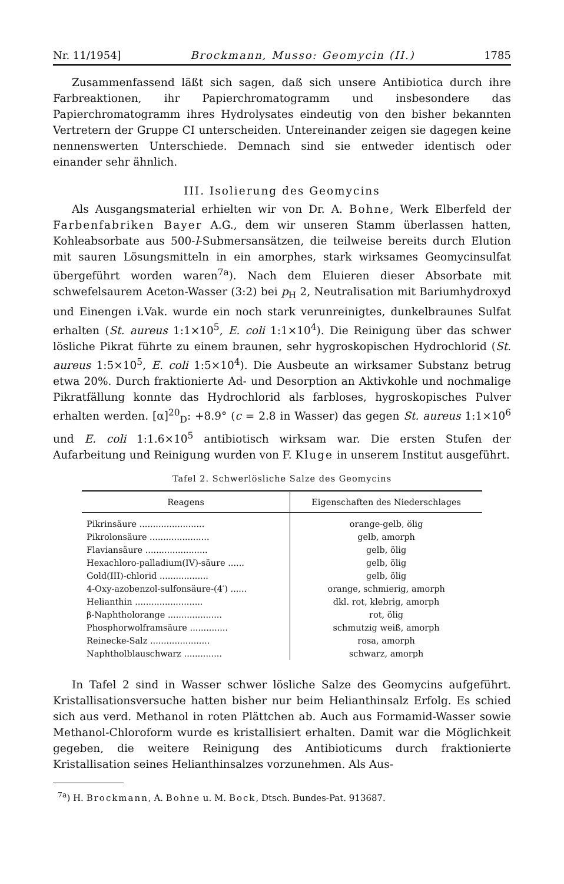Nr. 11/1954] Brockmann, Musso: Geomycin (II.) 1785
Zusammenfassend läßt sich sagen, daß sich unsere Antibiotica durch ihre Farbreaktionen, ihr Papierchromatogramm und insbesondere das Papierchromatogramm ihres Hydrolysates eindeutig von den bisher bekannten Vertretern der Gruppe CI unterscheiden. Untereinander zeigen sie dagegen keine nennenswerten Unterschiede. Demnach sind sie entweder identisch oder einander sehr ähnlich.
III. Isolierung des Geomycins
Als Ausgangsmaterial erhielten wir von Dr. A. Bohne, Werk Elberfeld der Farbenfabriken Bayer A.G., dem wir unseren Stamm überlassen hatten, Kohleabsorbate aus 500-l-Submersansätzen, die teilweise bereits durch Elution mit sauren Lösungsmitteln in ein amorphes, stark wirksames Geomycinsulfat übergeführt worden waren<sup>7a</sup>). Nach dem Eluieren dieser Absorbate mit schwefelsaurem Aceton-Wasser (3:2) bei p<sub>H</sub> 2, Neutralisation mit Bariumhydroxyd und Einengen i.Vak. wurde ein noch stark verunreinigtes, dunkelbraunes Sulfat erhalten (St. aureus 1:1×10<sup>5</sup>, E. coli 1:1×10<sup>4</sup>). Die Reinigung über das schwer lösliche Pikrat führte zu einem braunen, sehr hygroskopischen Hydrochlorid (St. aureus 1:5×10<sup>5</sup>, E. coli 1:5×10<sup>4</sup>). Die Ausbeute an wirksamer Substanz betrug etwa 20%. Durch fraktionierte Ad- und Desorption an Aktivkohle und nochmalige Pikratfällung konnte das Hydrochlorid als farbloses, hygroskopisches Pulver erhalten werden. [α]<sup>20</sup><sub>D</sub>: +8.9° (c = 2.8 in Wasser) das gegen St. aureus 1:1×10<sup>6</sup> und E. coli 1:1.6×10<sup>5</sup> antibiotisch wirksam war. Die ersten Stufen der Aufarbeitung und Reinigung wurden von F. Kluge in unserem Institut ausgeführt.
Tafel 2. Schwerlösliche Salze des Geomycins
| Reagens | Eigenschaften des Niederschlages |
| --- | --- |
| Pikrinsäure ........................ | orange-gelb, ölig |
| Pikrolonsäure ...................... | gelb, amorph |
| Flaviansäure ....................... | gelb, ölig |
| Hexachloro-palladium(IV)-säure ...... | gelb, ölig |
| Gold(III)-chlorid .................. | gelb, ölig |
| 4-Oxy-azobenzol-sulfonsäure-(4′) ...... | orange, schmierig, amorph |
| Helianthin ......................... | dkl. rot, klebrig, amorph |
| β-Naphtholorange .................... | rot, ölig |
| Phosphorwolframsäure .............. | schmutzig weiß, amorph |
| Reinecke-Salz ...................... | rosa, amorph |
| Naphtholblauschwarz .............. | schwarz, amorph |
In Tafel 2 sind in Wasser schwer lösliche Salze des Geomycins aufgeführt. Kristallisationsversuche hatten bisher nur beim Helianthinsalz Erfolg. Es schied sich aus verd. Methanol in roten Plättchen ab. Auch aus Formamid-Wasser sowie Methanol-Chloroform wurde es kristallisiert erhalten. Damit war die Möglichkeit gegeben, die weitere Reinigung des Antibioticums durch fraktionierte Kristallisation seines Helianthinsalzes vorzunehmen. Als Aus-
<sup>7a</sup>) H. Brockmann, A. Bohne u. M. Bock, Dtsch. Bundes-Pat. 913687.